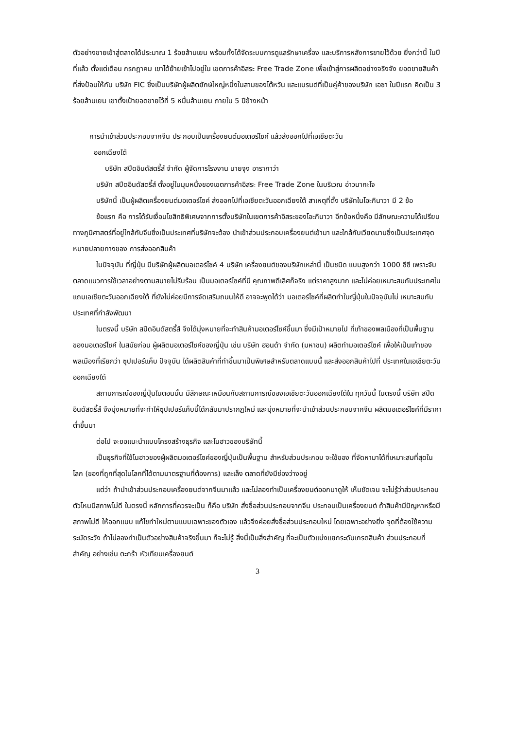ตัวอย่างขายเข้าสู่ตลาดได้ประมาณ 1 ร้อยล้านเยน พร้อมทั้งได้จัดระบบการดูแลรักษาเครื่อง และบริการหลังการขายไว้ด้วย ยิ่งกว่านี้ ในปีที่แล้ว ตั้งแต่เดือน กรกฎาคม เขาได้ย้ายเข้าไปอยู่ใน เขตการค้าอิสระ Free Trade Zone เพื่อเข้าสู่การผลิตอย่างจริงจัง ยอดขายสินค้าที่ส่งป้อนให้กับ บริษัท FIC ซึ่งเป็นบริษัทผู้ผลิตยักษ์ใหญ่หนึ่งในสามของไต้หวัน และแบรนด์ที่เป็นคู่ค้าของบริษัท เอซา ในปีแรก คิดเป็น 3 ร้อยล้านเยน เขาตั้งเป้ายอดขายไว้ที่ 5 หมื่นล้านเยน ภายใน 5 ปีข้างหน้า
การนำเข้าส่วนประกอบจากจีน ประกอบเป็นเครื่องยนต์มอเตอร์ไซค์ แล้วส่งออกไปที่เอเชียตะวัน
ออกเฉียงใต้
บริษัท สปีดอินดัสตรี้ส์ จำกัด ผู้จัดการโรงงาน นายจุง อารากาว่า
บริษัท สปีดอินดัสตรี้ส์ ตั้งอยู่ในมุมหนึ่งของเขตการค้าอิสระ Free Trade Zone ในบริเวณ อ่าวนากะโจ
บริษัทนี้ เป็นผู้ผลิตเครื่องยนต์มอเตอร์ไซค์ ส่งออกไปที่เอเชียตะวันออกเฉียงใต้ สาเหตุที่ตั้ง บริษัทในโอะกินาวา มี 2 ข้อ
ข้อแรก คือ การได้รับเงื่อนไขสิทธิพิเศษจากการตั้งบริษัทในเขตการค้าอิสระของโอะกินาวา อีกข้อหนึ่งคือ มีลักษณะความได้เปรียบทางภูมิศาสตร์ที่อยู่ใกล้กับจีนซึ่งเป็นประเทศที่บริษัทจะต้อง นำเข้าส่วนประกอบเครื่องยนต์เข้ามา และใกล้กับเวียดนามซึ่งเป็นประเทศจุดหมายปลายทางของ การส่งออกสินค้า
ในปัจจุบัน ที่ญี่ปุ่น มีบริษัทผู้ผลิตมอเตอร์ไซค์ 4 บริษัท เครื่องยนต์ของบริษัทเหล่านี้ เป็นชนิด แบบสูงกว่า 1000 ซีซี เพราะจับตลาดแนวการใช้เวลาอย่างตามสบายไม่รีบร้อน เป็นมอเตอร์ไซค์ที่มี คุณภาพดีเลิศก็จริง แต่ราคาสูงมาก และไม่ค่อยเหมาะสมกับประเทศในแถบเอเชียตะวันออกเฉียงใต้ ที่ยังไม่ค่อยมีการจัดเสริมถนนให้ดี อาจจะพูดได้ว่า มอเตอร์ไซค์ที่ผลิตทำในญี่ปุ่นในปัจจุบันไม่ เหมาะสมกับประเทศที่กำลังพัฒนา
ในตรงนี้ บริษัท สปีดอินดัสตรี้ส์ จึงได้มุ่งหมายที่จะทำสินค้ามอเตอร์ไซค์ขึ้นมา ซึ่งมีเป้าหมายไป ที่เท้าของพลเมืองที่เป็นพื้นฐานของมอเตอร์ไซค์ ในสมัยก่อน ผู้ผลิตมอเตอร์ไซค์ของญี่ปุ่น เช่น บริษัท ฮอนด้า จำกัด (มหาชน) ผลิตทำมอเตอร์ไซค์ เพื่อให้เป็นเท้าของพลเมืองที่เรียกว่า ซุปเปอร์แค็บ ปัจจุบัน ได้ผลิตสินค้าที่ทำขึ้นมาเป็นพิเศษสำหรับตลาดแบบนี้ และส่งออกสินค้าไปที่ ประเทศในเอเชียตะวันออกเฉียงใต้
สถานการณ์ของญี่ปุ่นในตอนนั้น มีลักษณะเหมือนกับสถานการณ์ของเอเชียตะวันออกเฉียงใต้ใน ทุกวันนี้ ในตรงนี้ บริษัท สปีดอินดัสตรี้ส์ จึงมุ่งหมายที่จะทำให้ซุปเปอร์แค็บนี้ได้กลับมาปรากฏใหม่ และมุ่งหมายที่จะนำเข้าส่วนประกอบจากจีน ผลิตมอเตอร์ไซค์ที่มีราคาต่ำขึ้นมา
ต่อไป จะขอแนะนำแบบโครงสร้างธุรกิจ และโนฮาวของบริษัทนี้
เป็นธุรกิจที่ใช้โนฮาวของผู้ผลิตมอเตอร์ไซค์ของญี่ปุ่นเป็นพื้นฐาน สำหรับส่วนประกอบ จะใช้ของ ที่จัดหามาได้ที่เหมาะสมที่สุดในโลก (ของที่ถูกที่สุดในโลกที่ได้ตามมาตรฐานที่ต้องการ) และเล็ง ตลาดที่ยังมีช่องว่างอยู่
แต่ว่า ถ้านำเข้าส่วนประกอบเครื่องยนต์จากจีนมาแล้ว และไม่ลองทำเป็นเครื่องยนต์ออกมาดูให้ เห็นชัดเจน จะไม่รู้ว่าส่วนประกอบตัวไหนมีสภาพไม่ดี ในตรงนี้ หลักการที่ควรจะเป็น ก็คือ บริษัท สั่งซื้อส่วนประกอบจากจีน ประกอบเป็นเครื่องยนต์ ถ้าสินค้ามีปัญหาหรือมีสภาพไม่ดี ให้ออกแบบ แก้ไขทำใหม่ตามแบบเฉพาะของตัวเอง แล้วจึงค่อยสั่งซื้อส่วนประกอบใหม่ โดยเฉพาะอย่างยิ่ง จุดที่ต้องใช้ความระมัดระวัง ถ้าไม่ลองทำเป็นตัวอย่างสินค้าจริงขึ้นมา ก็จะไม่รู้ สิ่งนี้เป็นสิ่งสำคัญ ที่จะเป็นตัวแบ่งแยกระดับเกรดสินค้า ส่วนประกอบที่สำคัญ อย่างเช่น ตะกร้า หัวเทียนเครื่องยนต์
3